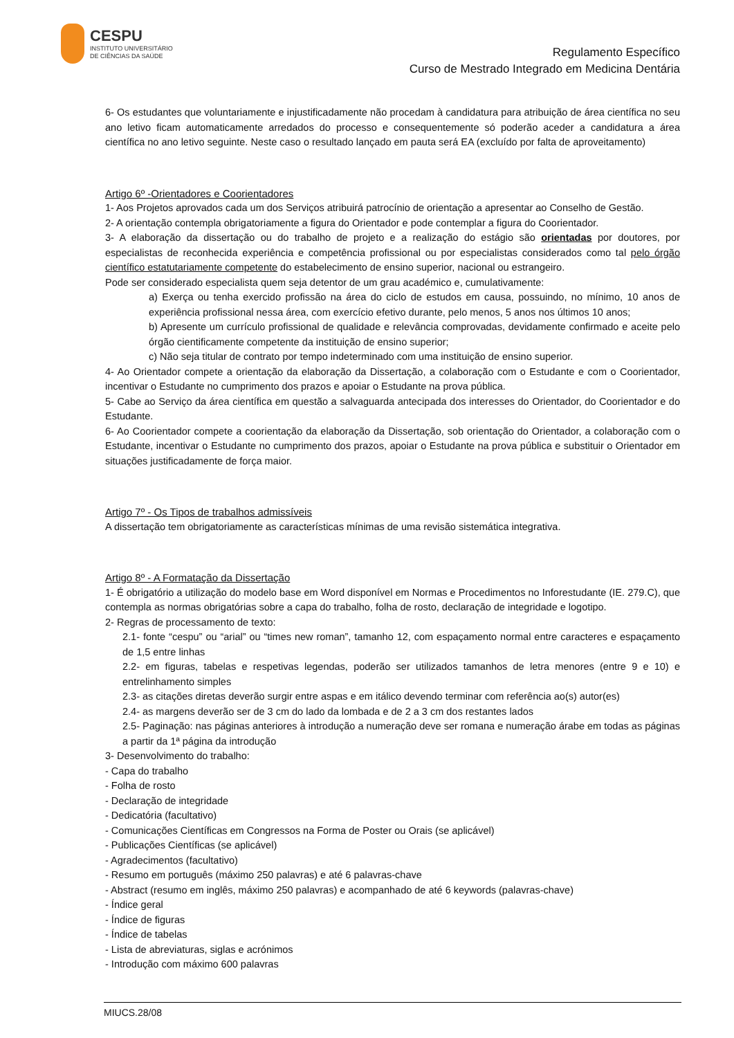CESPU
INSTITUTO UNIVERSITÁRIO
DE CIÊNCIAS DA SAÚDE
Regulamento Específico
Curso de Mestrado Integrado em Medicina Dentária
6- Os estudantes que voluntariamente e injustificadamente não procedam à candidatura para atribuição de área científica no seu ano letivo ficam automaticamente arredados do processo e consequentemente só poderão aceder a candidatura a área científica no ano letivo seguinte. Neste caso o resultado lançado em pauta será EA (excluído por falta de aproveitamento)
Artigo 6º -Orientadores e Coorientadores
1- Aos Projetos aprovados cada um dos Serviços atribuirá patrocínio de orientação a apresentar ao Conselho de Gestão.
2- A orientação contempla obrigatoriamente a figura do Orientador e pode contemplar a figura do Coorientador.
3- A elaboração da dissertação ou do trabalho de projeto e a realização do estágio são orientadas por doutores, por especialistas de reconhecida experiência e competência profissional ou por especialistas considerados como tal pelo órgão científico estatutariamente competente do estabelecimento de ensino superior, nacional ou estrangeiro.
Pode ser considerado especialista quem seja detentor de um grau académico e, cumulativamente:
a) Exerça ou tenha exercido profissão na área do ciclo de estudos em causa, possuindo, no mínimo, 10 anos de experiência profissional nessa área, com exercício efetivo durante, pelo menos, 5 anos nos últimos 10 anos;
b) Apresente um currículo profissional de qualidade e relevância comprovadas, devidamente confirmado e aceite pelo órgão cientificamente competente da instituição de ensino superior;
c) Não seja titular de contrato por tempo indeterminado com uma instituição de ensino superior.
4- Ao Orientador compete a orientação da elaboração da Dissertação, a colaboração com o Estudante e com o Coorientador, incentivar o Estudante no cumprimento dos prazos e apoiar o Estudante na prova pública.
5- Cabe ao Serviço da área científica em questão a salvaguarda antecipada dos interesses do Orientador, do Coorientador e do Estudante.
6- Ao Coorientador compete a coorientação da elaboração da Dissertação, sob orientação do Orientador, a colaboração com o Estudante, incentivar o Estudante no cumprimento dos prazos, apoiar o Estudante na prova pública e substituir o Orientador em situações justificadamente de força maior.
Artigo 7º - Os Tipos de trabalhos admissíveis
A dissertação tem obrigatoriamente as características mínimas de uma revisão sistemática integrativa.
Artigo 8º - A Formatação da Dissertação
1- É obrigatório a utilização do modelo base em Word disponível em Normas e Procedimentos no Inforestudante (IE. 279.C), que contempla as normas obrigatórias sobre a capa do trabalho, folha de rosto, declaração de integridade e logotipo.
2- Regras de processamento de texto:
2.1- fonte “cespu” ou “arial” ou “times new roman”, tamanho 12, com espaçamento normal entre caracteres e espaçamento de 1,5 entre linhas
2.2- em figuras, tabelas e respetivas legendas, poderão ser utilizados tamanhos de letra menores (entre 9 e 10) e entrelinhamento simples
2.3- as citações diretas deverão surgir entre aspas e em itálico devendo terminar com referência ao(s) autor(es)
2.4- as margens deverão ser de 3 cm do lado da lombada e de 2 a 3 cm dos restantes lados
2.5- Paginação: nas páginas anteriores à introdução a numeração deve ser romana e numeração árabe em todas as páginas a partir da 1ª página da introdução
3- Desenvolvimento do trabalho:
- Capa do trabalho
- Folha de rosto
- Declaração de integridade
- Dedicatória (facultativo)
- Comunicações Científicas em Congressos na Forma de Poster ou Orais (se aplicável)
- Publicações Científicas (se aplicável)
- Agradecimentos (facultativo)
- Resumo em português (máximo 250 palavras) e até 6 palavras-chave
- Abstract (resumo em inglês, máximo 250 palavras) e acompanhado de até 6 keywords (palavras-chave)
- Índice geral
- Índice de figuras
- Índice de tabelas
- Lista de abreviaturas, siglas e acrónimos
- Introdução com máximo 600 palavras
MIUCS.28/08